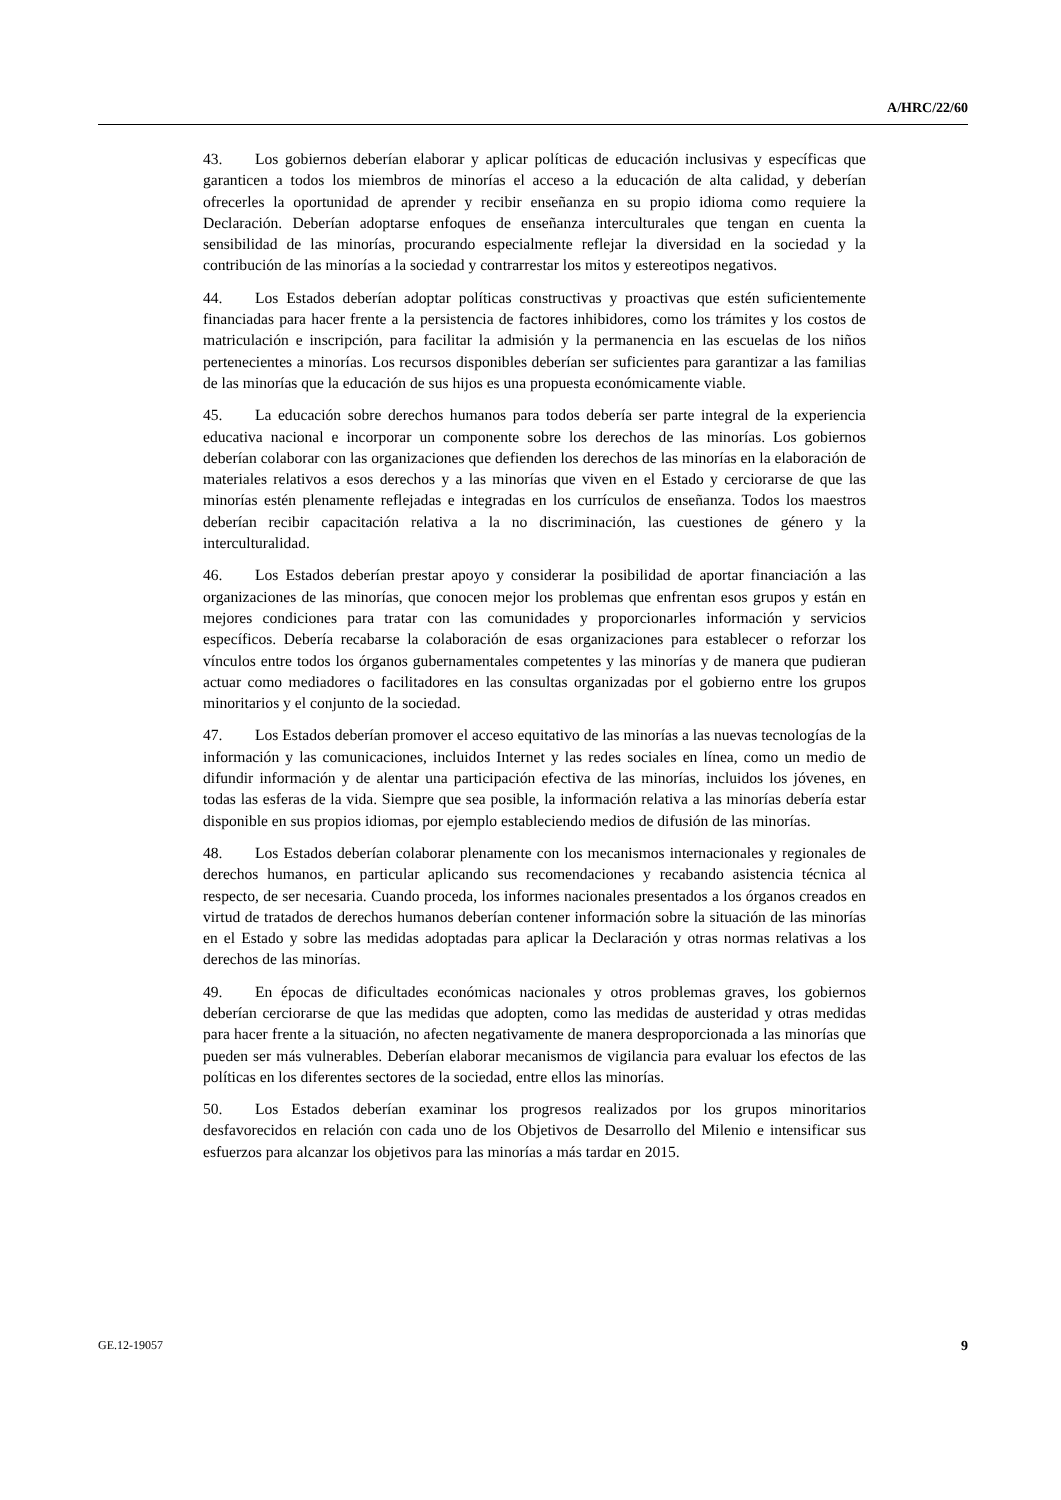A/HRC/22/60
43. Los gobiernos deberían elaborar y aplicar políticas de educación inclusivas y específicas que garanticen a todos los miembros de minorías el acceso a la educación de alta calidad, y deberían ofrecerles la oportunidad de aprender y recibir enseñanza en su propio idioma como requiere la Declaración. Deberían adoptarse enfoques de enseñanza interculturales que tengan en cuenta la sensibilidad de las minorías, procurando especialmente reflejar la diversidad en la sociedad y la contribución de las minorías a la sociedad y contrarrestar los mitos y estereotipos negativos.
44. Los Estados deberían adoptar políticas constructivas y proactivas que estén suficientemente financiadas para hacer frente a la persistencia de factores inhibidores, como los trámites y los costos de matriculación e inscripción, para facilitar la admisión y la permanencia en las escuelas de los niños pertenecientes a minorías. Los recursos disponibles deberían ser suficientes para garantizar a las familias de las minorías que la educación de sus hijos es una propuesta económicamente viable.
45. La educación sobre derechos humanos para todos debería ser parte integral de la experiencia educativa nacional e incorporar un componente sobre los derechos de las minorías. Los gobiernos deberían colaborar con las organizaciones que defienden los derechos de las minorías en la elaboración de materiales relativos a esos derechos y a las minorías que viven en el Estado y cerciorarse de que las minorías estén plenamente reflejadas e integradas en los currículos de enseñanza. Todos los maestros deberían recibir capacitación relativa a la no discriminación, las cuestiones de género y la interculturalidad.
46. Los Estados deberían prestar apoyo y considerar la posibilidad de aportar financiación a las organizaciones de las minorías, que conocen mejor los problemas que enfrentan esos grupos y están en mejores condiciones para tratar con las comunidades y proporcionarles información y servicios específicos. Debería recabarse la colaboración de esas organizaciones para establecer o reforzar los vínculos entre todos los órganos gubernamentales competentes y las minorías y de manera que pudieran actuar como mediadores o facilitadores en las consultas organizadas por el gobierno entre los grupos minoritarios y el conjunto de la sociedad.
47. Los Estados deberían promover el acceso equitativo de las minorías a las nuevas tecnologías de la información y las comunicaciones, incluidos Internet y las redes sociales en línea, como un medio de difundir información y de alentar una participación efectiva de las minorías, incluidos los jóvenes, en todas las esferas de la vida. Siempre que sea posible, la información relativa a las minorías debería estar disponible en sus propios idiomas, por ejemplo estableciendo medios de difusión de las minorías.
48. Los Estados deberían colaborar plenamente con los mecanismos internacionales y regionales de derechos humanos, en particular aplicando sus recomendaciones y recabando asistencia técnica al respecto, de ser necesaria. Cuando proceda, los informes nacionales presentados a los órganos creados en virtud de tratados de derechos humanos deberían contener información sobre la situación de las minorías en el Estado y sobre las medidas adoptadas para aplicar la Declaración y otras normas relativas a los derechos de las minorías.
49. En épocas de dificultades económicas nacionales y otros problemas graves, los gobiernos deberían cerciorarse de que las medidas que adopten, como las medidas de austeridad y otras medidas para hacer frente a la situación, no afecten negativamente de manera desproporcionada a las minorías que pueden ser más vulnerables. Deberían elaborar mecanismos de vigilancia para evaluar los efectos de las políticas en los diferentes sectores de la sociedad, entre ellos las minorías.
50. Los Estados deberían examinar los progresos realizados por los grupos minoritarios desfavorecidos en relación con cada uno de los Objetivos de Desarrollo del Milenio e intensificar sus esfuerzos para alcanzar los objetivos para las minorías a más tardar en 2015.
GE.12-19057 9